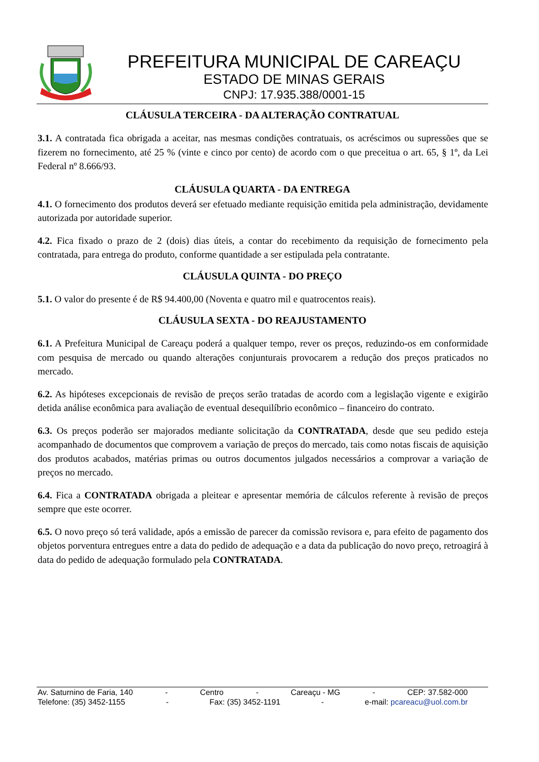PREFEITURA MUNICIPAL DE CAREAÇU
ESTADO DE MINAS GERAIS
CNPJ: 17.935.388/0001-15
CLÁUSULA TERCEIRA - DA ALTERAÇÃO CONTRATUAL
3.1. A contratada fica obrigada a aceitar, nas mesmas condições contratuais, os acréscimos ou supressões que se fizerem no fornecimento, até 25 % (vinte e cinco por cento) de acordo com o que preceitua o art. 65, § 1º, da Lei Federal nº 8.666/93.
CLÁUSULA QUARTA - DA ENTREGA
4.1. O fornecimento dos produtos deverá ser efetuado mediante requisição emitida pela administração, devidamente autorizada por autoridade superior.
4.2. Fica fixado o prazo de 2 (dois) dias úteis, a contar do recebimento da requisição de fornecimento pela contratada, para entrega do produto, conforme quantidade a ser estipulada pela contratante.
CLÁUSULA QUINTA - DO PREÇO
5.1. O valor do presente é de R$ 94.400,00 (Noventa e quatro mil e quatrocentos reais).
CLÁUSULA SEXTA - DO REAJUSTAMENTO
6.1. A Prefeitura Municipal de Careaçu poderá a qualquer tempo, rever os preços, reduzindo-os em conformidade com pesquisa de mercado ou quando alterações conjunturais provocarem a redução dos preços praticados no mercado.
6.2. As hipóteses excepcionais de revisão de preços serão tratadas de acordo com a legislação vigente e exigirão detida análise econômica para avaliação de eventual desequilíbrio econômico – financeiro do contrato.
6.3. Os preços poderão ser majorados mediante solicitação da CONTRATADA, desde que seu pedido esteja acompanhado de documentos que comprovem a variação de preços do mercado, tais como notas fiscais de aquisição dos produtos acabados, matérias primas ou outros documentos julgados necessários a comprovar a variação de preços no mercado.
6.4. Fica a CONTRATADA obrigada a pleitear e apresentar memória de cálculos referente à revisão de preços sempre que este ocorrer.
6.5. O novo preço só terá validade, após a emissão de parecer da comissão revisora e, para efeito de pagamento dos objetos porventura entregues entre a data do pedido de adequação e a data da publicação do novo preço, retroagirá à data do pedido de adequação formulado pela CONTRATADA.
Av. Saturnino de Faria, 140 - Centro - Careaçu - MG - CEP: 37.582-000
Telefone: (35) 3452-1155 - Fax: (35) 3452-1191 - e-mail: pcareacu@uol.com.br